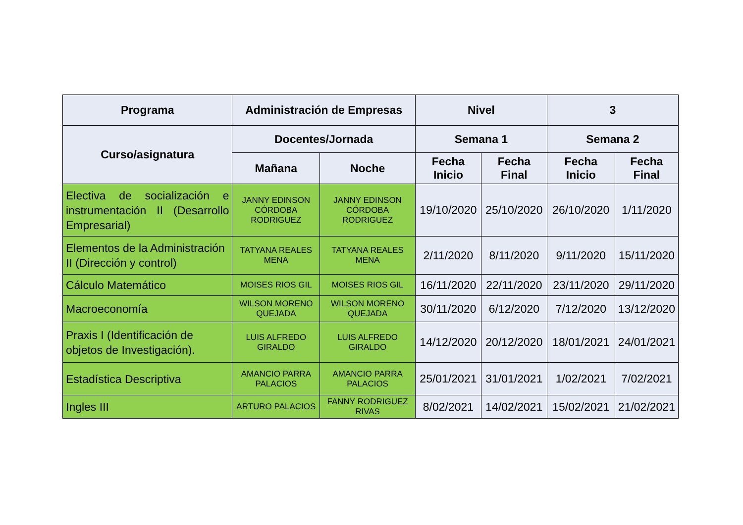| Programa | Administración de Empresas | | Nivel | | 3 | |
| --- | --- | --- | --- | --- | --- | --- |
| Curso/asignatura | Docentes/Jornada | | Semana 1 | | Semana 2 | |
| | Mañana | Noche | Fecha Inicio | Fecha Final | Fecha Inicio | Fecha Final |
| Electiva de socialización e instrumentación II (Desarrollo Empresarial) | JANNY EDINSON CÓRDOBA RODRIGUEZ | JANNY EDINSON CÓRDOBA RODRIGUEZ | 19/10/2020 | 25/10/2020 | 26/10/2020 | 1/11/2020 |
| Elementos de la Administración II (Dirección y control) | TATYANA REALES MENA | TATYANA REALES MENA | 2/11/2020 | 8/11/2020 | 9/11/2020 | 15/11/2020 |
| Cálculo Matemático | MOISES RIOS GIL | MOISES RIOS GIL | 16/11/2020 | 22/11/2020 | 23/11/2020 | 29/11/2020 |
| Macroeconomía | WILSON MORENO QUEJADA | WILSON MORENO QUEJADA | 30/11/2020 | 6/12/2020 | 7/12/2020 | 13/12/2020 |
| Praxis I (Identificación de objetos de Investigación). | LUIS ALFREDO GIRALDO | LUIS ALFREDO GIRALDO | 14/12/2020 | 20/12/2020 | 18/01/2021 | 24/01/2021 |
| Estadística Descriptiva | AMANCIO PARRA PALACIOS | AMANCIO PARRA PALACIOS | 25/01/2021 | 31/01/2021 | 1/02/2021 | 7/02/2021 |
| Ingles III | ARTURO PALACIOS | FANNY RODRIGUEZ RIVAS | 8/02/2021 | 14/02/2021 | 15/02/2021 | 21/02/2021 |